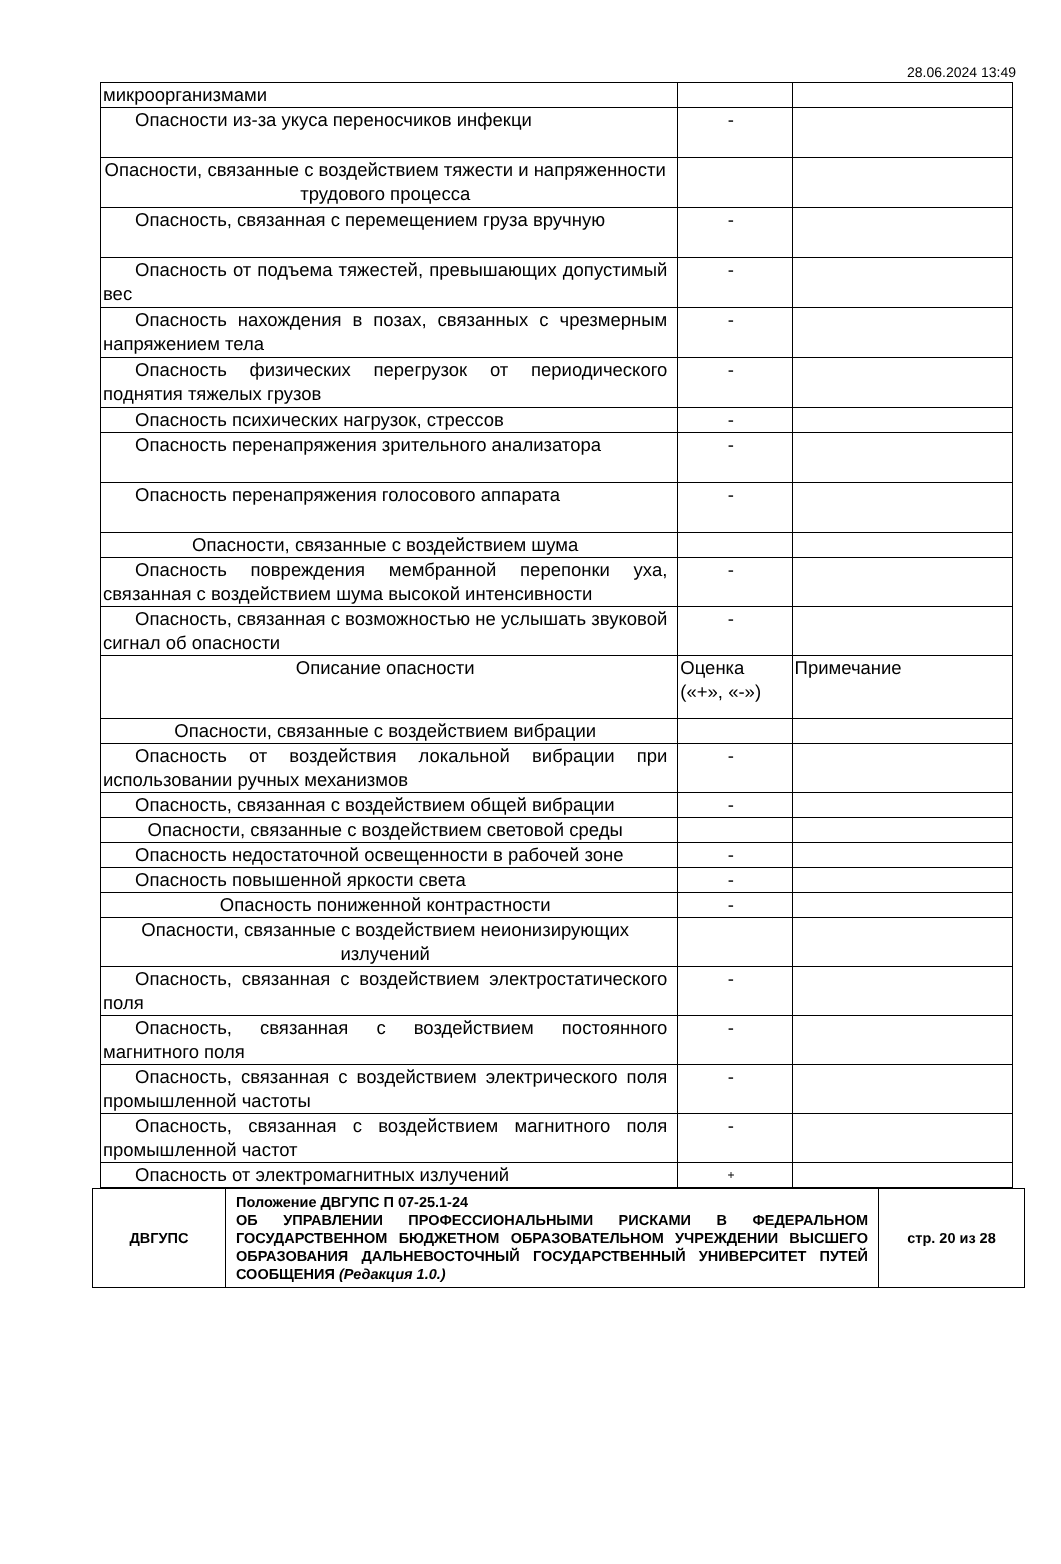28.06.2024 13:49
| микроорганизмами | | |
| Опасности из-за укуса переносчиков инфекци | - | |
| Опасности, связанные с воздействием тяжести и напряженности трудового процесса | | |
| Опасность, связанная с перемещением груза вручную | - | |
| Опасность от подъема тяжестей, превышающих допустимый вес | - | |
| Опасность нахождения в позах, связанных с чрезмерным напряжением тела | - | |
| Опасность физических перегрузок от периодического поднятия тяжелых грузов | - | |
| Опасность психических нагрузок, стрессов | - | |
| Опасность перенапряжения зрительного анализатора | - | |
| Опасность перенапряжения голосового аппарата | - | |
| Опасности, связанные с воздействием шума | | |
| Опасность повреждения мембранной перепонки уха, связанная с воздействием шума высокой интенсивности | - | |
| Опасность, связанная с возможностью не услышать звуковой сигнал об опасности | - | |
| Описание опасности | Оценка («+», «-») | Примечание |
| Опасности, связанные с воздействием вибрации | | |
| Опасность от воздействия локальной вибрации при использовании ручных механизмов | - | |
| Опасность, связанная с воздействием общей вибрации | - | |
| Опасности, связанные с воздействием световой среды | | |
| Опасность недостаточной освещенности в рабочей зоне | - | |
| Опасность повышенной яркости света | - | |
| Опасность пониженной контрастности | - | |
| Опасности, связанные с воздействием неионизирующих излучений | | |
| Опасность, связанная с воздействием электростатического поля | - | |
| Опасность, связанная с воздействием постоянного магнитного поля | - | |
| Опасность, связанная с воздействием электрического поля промышленной частоты | - | |
| Опасность, связанная с воздействием магнитного поля промышленной частот | - | |
| Опасность от электромагнитных излучений | + | |
| ДВГУПС | Положение ДВГУПС П 07-25.1-24 ОБ УПРАВЛЕНИИ ПРОФЕССИОНАЛЬНЫМИ РИСКАМИ В ФЕДЕРАЛЬНОМ ГОСУДАРСТВЕННОМ БЮДЖЕТНОМ ОБРАЗОВАТЕЛЬНОМ УЧРЕЖДЕНИИ ВЫСШЕГО ОБРАЗОВАНИЯ ДАЛЬНЕВОСТОЧНЫЙ ГОСУДАРСТВЕННЫЙ УНИВЕРСИТЕТ ПУТЕЙ СООБЩЕНИЯ (Редакция 1.0.) | стр. 20 из 28 |